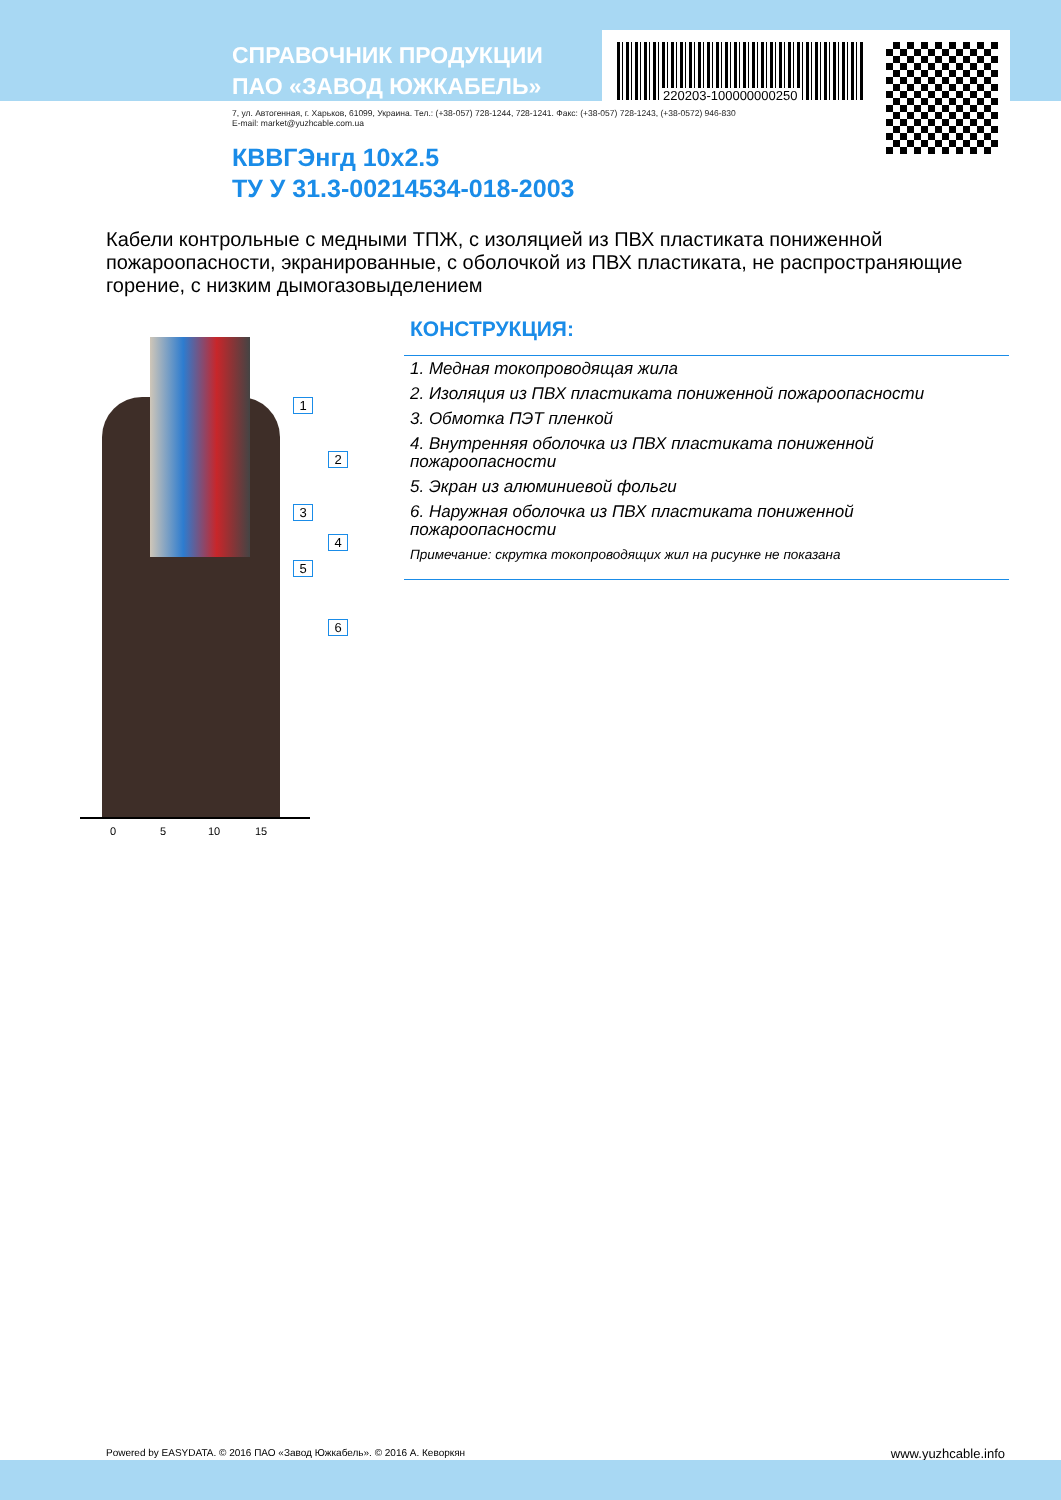220203-100000000250
СПРАВОЧНИК ПРОДУКЦИИ
ПАО «ЗАВОД ЮЖКАБЕЛЬ»
7, ул. Автогенная, г. Харьков, 61099, Украина. Тел.: (+38-057) 728-1244, 728-1241. Факс: (+38-057) 728-1243, (+38-0572) 946-830
E-mail: market@yuzhcable.com.ua
КВВГЭнгд 10х2.5
ТУ У 31.3-00214534-018-2003
Кабели контрольные с медными ТПЖ, с изоляцией из ПВХ пластиката пониженной пожароопасности, экранированные, с оболочкой из ПВХ пластиката, не распространяющие горение, с низким дымогазовыделением
1
2
3
4
5
6
0 5 10 15
КОНСТРУКЦИЯ:
1. Медная токопроводящая жила
2. Изоляция из ПВХ пластиката пониженной пожароопасности
3. Обмотка ПЭТ пленкой
4. Внутренняя оболочка из ПВХ пластиката пониженной пожароопасности
5. Экран из алюминиевой фольги
6. Наружная оболочка из ПВХ пластиката пониженной пожароопасности
Примечание: скрутка токопроводящих жил на рисунке не показана
Powered by EASYDATA. © 2016 ПАО «Завод Южкабель». © 2016 А. Кеворкян
www.yuzhcable.info